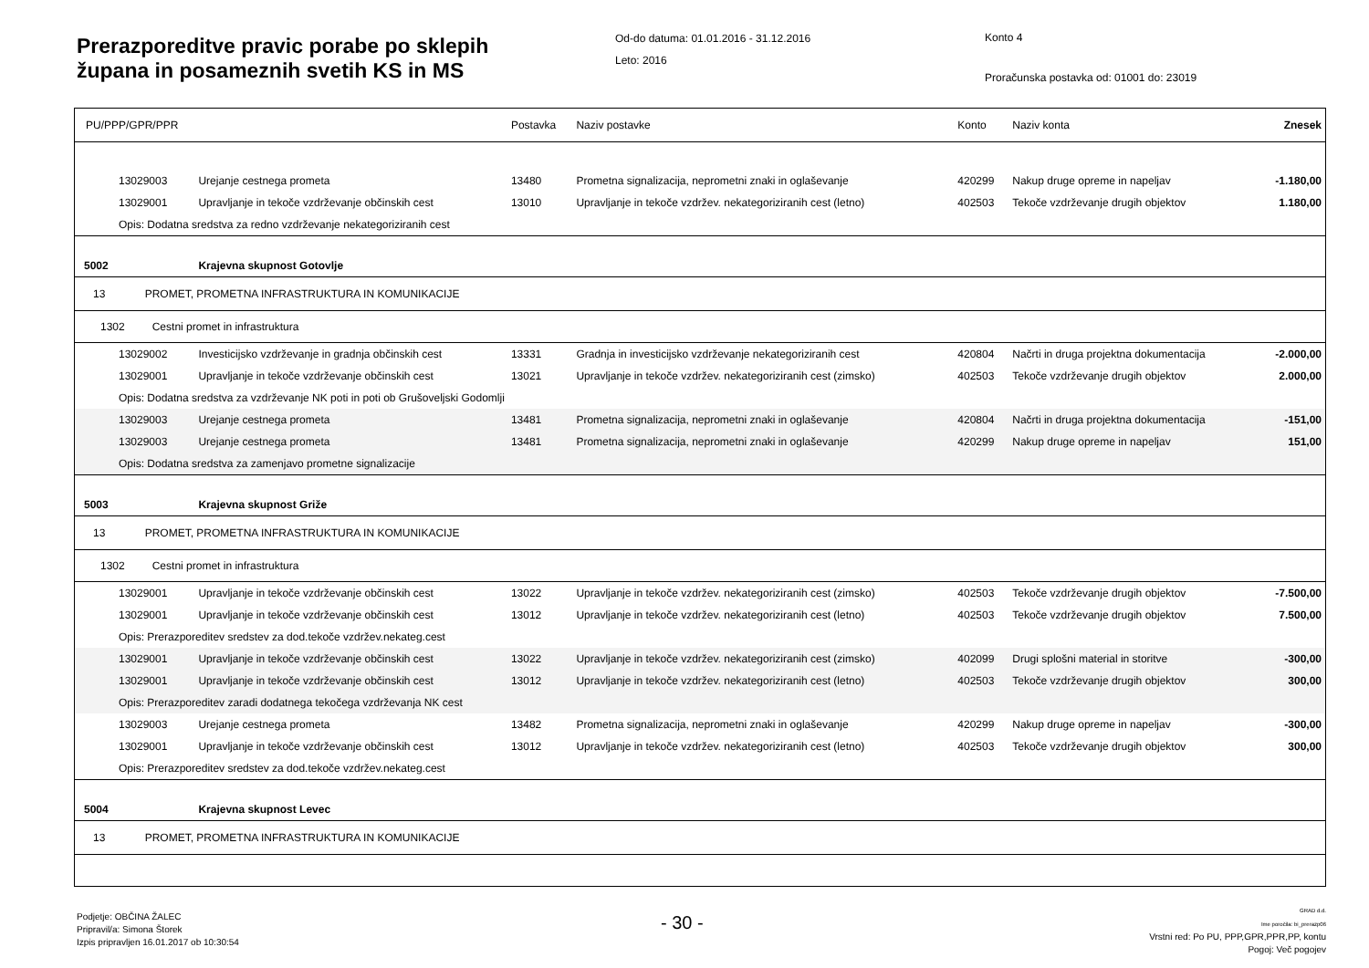Prerazporeditve pravic porabe po sklepih
župana in posameznih svetih KS in MS
Od-do datuma: 01.01.2016 - 31.12.2016
Leto: 2016
Konto 4
Proračunska postavka od: 01001 do: 23019
| PU/PPP/GPR/PPR | | Postavka | Naziv postavke | Konto | Naziv konta | Znesek |
| --- | --- | --- | --- | --- | --- | --- |
| 13029003 | Urejanje cestnega prometa | 13480 | Prometna signalizacija, neprometni znaki in oglaševanje | 420299 | Nakup druge opreme in napeljav | -1.180,00 |
| 13029001 | Upravljanje in tekoče vzdrževanje občinskih cest | 13010 | Upravljanje in tekoče vzdržev. nekategoriziranih cest (letno) | 402503 | Tekoče vzdrževanje drugih objektov | 1.180,00 |
| Opis: Dodatna sredstva za redno vzdrževanje nekategoriziranih cest | | | | | | |
| 5002 | Krajevna skupnost Gotovlje | | | | | |
| 13 PROMET, PROMETNA INFRASTRUKTURA IN KOMUNIKACIJE | | | | | | |
| 1302 Cestni promet in infrastruktura | | | | | | |
| 13029002 | Investicijsko vzdrževanje in gradnja občinskih cest | 13331 | Gradnja in investicijsko vzdrževanje nekategoriziranih cest | 420804 | Načrti in druga projektna dokumentacija | -2.000,00 |
| 13029001 | Upravljanje in tekoče vzdrževanje občinskih cest | 13021 | Upravljanje in tekoče vzdržev. nekategoriziranih cest (zimsko) | 402503 | Tekoče vzdrževanje drugih objektov | 2.000,00 |
| Opis: Dodatna sredstva za vzdrževanje NK poti in poti ob Grušoveljski Godomlji | | | | | | |
| 13029003 | Urejanje cestnega prometa | 13481 | Prometna signalizacija, neprometni znaki in oglaševanje | 420804 | Načrti in druga projektna dokumentacija | -151,00 |
| 13029003 | Urejanje cestnega prometa | 13481 | Prometna signalizacija, neprometni znaki in oglaševanje | 420299 | Nakup druge opreme in napeljav | 151,00 |
| Opis: Dodatna sredstva za zamenjavo prometne signalizacije | | | | | | |
| 5003 | Krajevna skupnost Griže | | | | | |
| 13 PROMET, PROMETNA INFRASTRUKTURA IN KOMUNIKACIJE | | | | | | |
| 1302 Cestni promet in infrastruktura | | | | | | |
| 13029001 | Upravljanje in tekoče vzdrževanje občinskih cest | 13022 | Upravljanje in tekoče vzdržev. nekategoriziranih cest (zimsko) | 402503 | Tekoče vzdrževanje drugih objektov | -7.500,00 |
| 13029001 | Upravljanje in tekoče vzdrževanje občinskih cest | 13012 | Upravljanje in tekoče vzdržev. nekategoriziranih cest (letno) | 402503 | Tekoče vzdrževanje drugih objektov | 7.500,00 |
| Opis: Prerazporeditev sredstev za dod.tekoče vzdržev.nekateg.cest | | | | | | |
| 13029001 | Upravljanje in tekoče vzdrževanje občinskih cest | 13022 | Upravljanje in tekoče vzdržev. nekategoriziranih cest (zimsko) | 402099 | Drugi splošni material in storitve | -300,00 |
| 13029001 | Upravljanje in tekoče vzdrževanje občinskih cest | 13012 | Upravljanje in tekoče vzdržev. nekategoriziranih cest (letno) | 402503 | Tekoče vzdrževanje drugih objektov | 300,00 |
| Opis: Prerazporeditev zaradi dodatnega tekočega vzdrževanja NK cest | | | | | | |
| 13029003 | Urejanje cestnega prometa | 13482 | Prometna signalizacija, neprometni znaki in oglaševanje | 420299 | Nakup druge opreme in napeljav | -300,00 |
| 13029001 | Upravljanje in tekoče vzdrževanje občinskih cest | 13012 | Upravljanje in tekoče vzdržev. nekategoriziranih cest (letno) | 402503 | Tekoče vzdrževanje drugih objektov | 300,00 |
| Opis: Prerazporeditev sredstev za dod.tekoče vzdržev.nekateg.cest | | | | | | |
| 5004 | Krajevna skupnost Levec | | | | | |
| 13 PROMET, PROMETNA INFRASTRUKTURA IN KOMUNIKACIJE | | | | | | |
Podjetje: OBČINA ŽALEC
Pripravil/a: Simona Štorek
Izpis pripravljen 16.01.2017 ob 10:30:54
- 30 -
GRAD d.d.
Ime poročila: bi_prerazp06
Vrstni red: Po PU, PPP,GPR,PPR,PP, kontu
Pogoj: Več pogojev